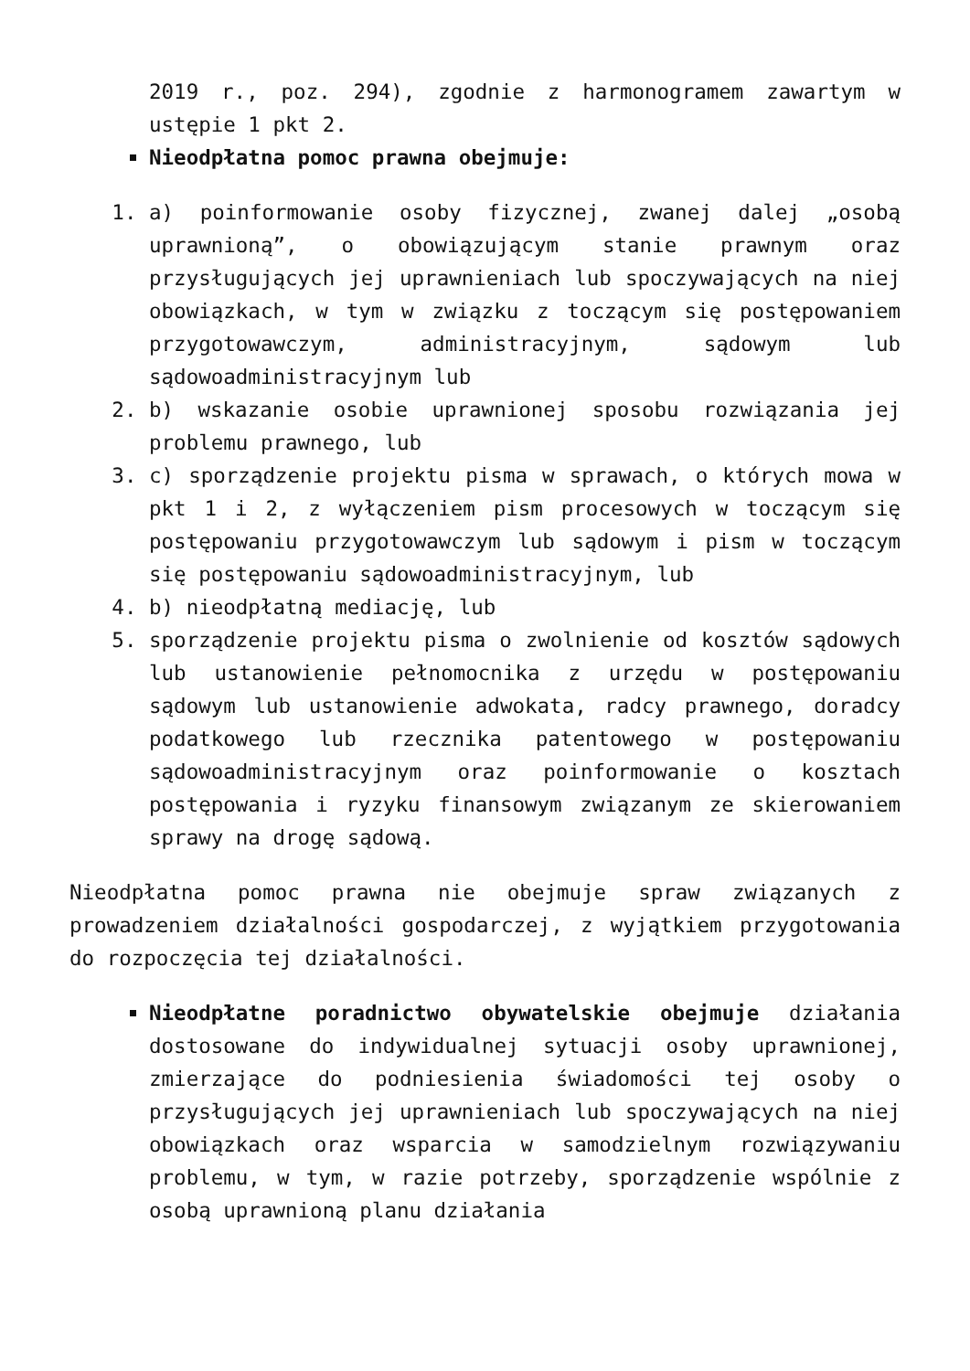2019 r., poz. 294), zgodnie z harmonogramem zawartym w ustępie 1 pkt 2.
Nieodpłatna pomoc prawna obejmuje:
1. a) poinformowanie osoby fizycznej, zwanej dalej „osobą uprawnioną”, o obowiązującym stanie prawnym oraz przysługujących jej uprawnieniach lub spoczywających na niej obowiązkach, w tym w związku z toczącym się postępowaniem przygotowawczym, administracyjnym, sądowym lub sądowoadministracyjnym lub
2. b) wskazanie osobie uprawnionej sposobu rozwiązania jej problemu prawnego, lub
3. c) sporządzenie projektu pisma w sprawach, o których mowa w pkt 1 i 2, z wyłączeniem pism procesowych w toczącym się postępowaniu przygotowawczym lub sądowym i pism w toczącym się postępowaniu sądowoadministracyjnym, lub
4. b) nieodpłatną mediację, lub
5. sporządzenie projektu pisma o zwolnienie od kosztów sądowych lub ustanowienie pełnomocnika z urzędu w postępowaniu sądowym lub ustanowienie adwokata, radcy prawnego, doradcy podatkowego lub rzecznika patentowego w postępowaniu sądowoadministracyjnym oraz poinformowanie o kosztach postępowania i ryzyku finansowym związanym ze skierowaniem sprawy na drogę sądową.
Nieodpłatna pomoc prawna nie obejmuje spraw związanych z prowadzeniem działalności gospodarczej, z wyjątkiem przygotowania do rozpoczęcia tej działalności.
Nieodpłatne poradnictwo obywatelskie obejmuje działania dostosowane do indywidualnej sytuacji osoby uprawnionej, zmierzające do podniesienia świadomości tej osoby o przysługujących jej uprawnieniach lub spoczywających na niej obowiązkach oraz wsparcia w samodzielnym rozwiązywaniu problemu, w tym, w razie potrzeby, sporządzenie wspólnie z osobą uprawnioną planu działania